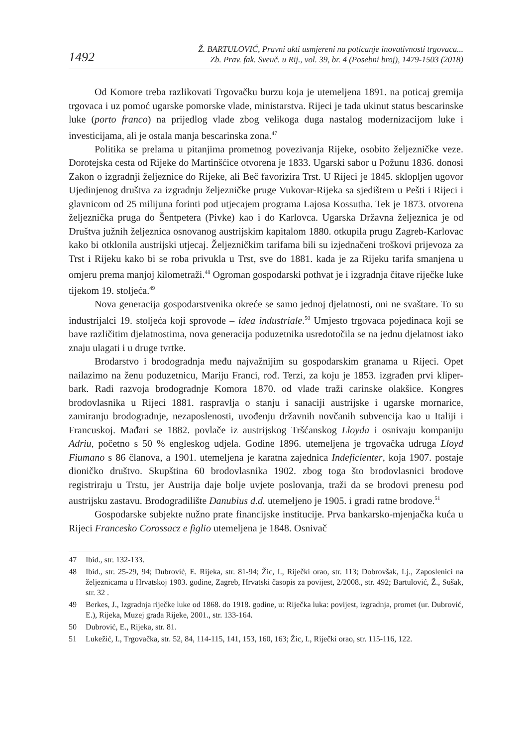1492
Ž. BARTULOVIĆ, Pravni akti usmjereni na poticanje inovativnosti trgovaca...
Zb. Prav. fak. Sveuč. u Rij., vol. 39, br. 4 (Posebni broj), 1479-1503 (2018)
Od Komore treba razlikovati Trgovačku burzu koja je utemeljena 1891. na poticaj gremija trgovaca i uz pomoć ugarske pomorske vlade, ministarstva. Rijeci je tada ukinut status bescarinske luke (porto franco) na prijedlog vlade zbog velikoga duga nastalog modernizacijom luke i investicijama, ali je ostala manja bescarinska zona.<sup>47</sup>
Politika se prelama u pitanjima prometnog povezivanja Rijeke, osobito željezničke veze. Dorotejska cesta od Rijeke do Martinšćice otvorena je 1833. Ugarski sabor u Požunu 1836. donosi Zakon o izgradnji željeznice do Rijeke, ali Beč favorizira Trst. U Rijeci je 1845. sklopljen ugovor Ujedinjenog društva za izgradnju željezničke pruge Vukovar-Rijeka sa sjedištem u Pešti i Rijeci i glavnicom od 25 milijuna forinti pod utjecajem programa Lajosa Kossutha. Tek je 1873. otvorena željeznička pruga do Šentpetera (Pivke) kao i do Karlovca. Ugarska Državna željeznica je od Društva južnih željeznica osnovanog austrijskim kapitalom 1880. otkupila prugu Zagreb-Karlovac kako bi otklonila austrijski utjecaj. Željezničkim tarifama bili su izjednačeni troškovi prijevoza za Trst i Rijeku kako bi se roba privukla u Trst, sve do 1881. kada je za Rijeku tarifa smanjena u omjeru prema manjoj kilometraži.<sup>48</sup> Ogroman gospodarski pothvat je i izgradnja čitave riječke luke tijekom 19. stoljeća.<sup>49</sup>
Nova generacija gospodarstvenika okreće se samo jednoj djelatnosti, oni ne svaštare. To su industrijalci 19. stoljeća koji sprovode – idea industriale.<sup>50</sup> Umjesto trgovaca pojedinaca koji se bave različitim djelatnostima, nova generacija poduzetnika usredotočila se na jednu djelatnost iako znaju ulagati i u druge tvrtke.
Brodarstvo i brodogradnja među najvažnijim su gospodarskim granama u Rijeci. Opet nailazimo na ženu poduzetnicu, Mariju Franci, rođ. Terzi, za koju je 1853. izgrađen prvi kliper-bark. Radi razvoja brodogradnje Komora 1870. od vlade traži carinske olakšice. Kongres brodovlasnika u Rijeci 1881. raspravlja o stanju i sanaciji austrijske i ugarske mornarice, zamiranju brodogradnje, nezaposlenosti, uvođenju državnih novčanih subvencija kao u Italiji i Francuskoj. Mađari se 1882. povlače iz austrijskog Tršćanskog Lloyda i osnivaju kompaniju Adriu, početno s 50 % engleskog udjela. Godine 1896. utemeljena je trgovačka udruga Lloyd Fiumano s 86 članova, a 1901. utemeljena je karatna zajednica Indeficienter, koja 1907. postaje dioničko društvo. Skupština 60 brodovlasnika 1902. zbog toga što brodovlasnici brodove registriraju u Trstu, jer Austrija daje bolje uvjete poslovanja, traži da se brodovi prenesu pod austrijsku zastavu. Brodogradilište Danubius d.d. utemeljeno je 1905. i gradi ratne brodove.<sup>51</sup>
Gospodarske subjekte nužno prate financijske institucije. Prva bankarsko-mjenjačka kuća u Rijeci Francesko Corossacz e figlio utemeljena je 1848. Osnivač
47 Ibid., str. 132-133.
48 Ibid., str. 25-29, 94; Dubrović, E. Rijeka, str. 81-94; Žic, I., Riječki orao, str. 113; Dobrovšak, Lj., Zaposlenici na željeznicama u Hrvatskoj 1903. godine, Zagreb, Hrvatski časopis za povijest, 2/2008., str. 492; Bartulović, Ž., Sušak, str. 32 .
49 Berkes, J., Izgradnja riječke luke od 1868. do 1918. godine, u: Riječka luka: povijest, izgradnja, promet (ur. Dubrović, E.), Rijeka, Muzej grada Rijeke, 2001., str. 133-164.
50 Dubrović, E., Rijeka, str. 81.
51 Lukežić, I., Trgovačka, str. 52, 84, 114-115, 141, 153, 160, 163; Žic, I., Riječki orao, str. 115-116, 122.